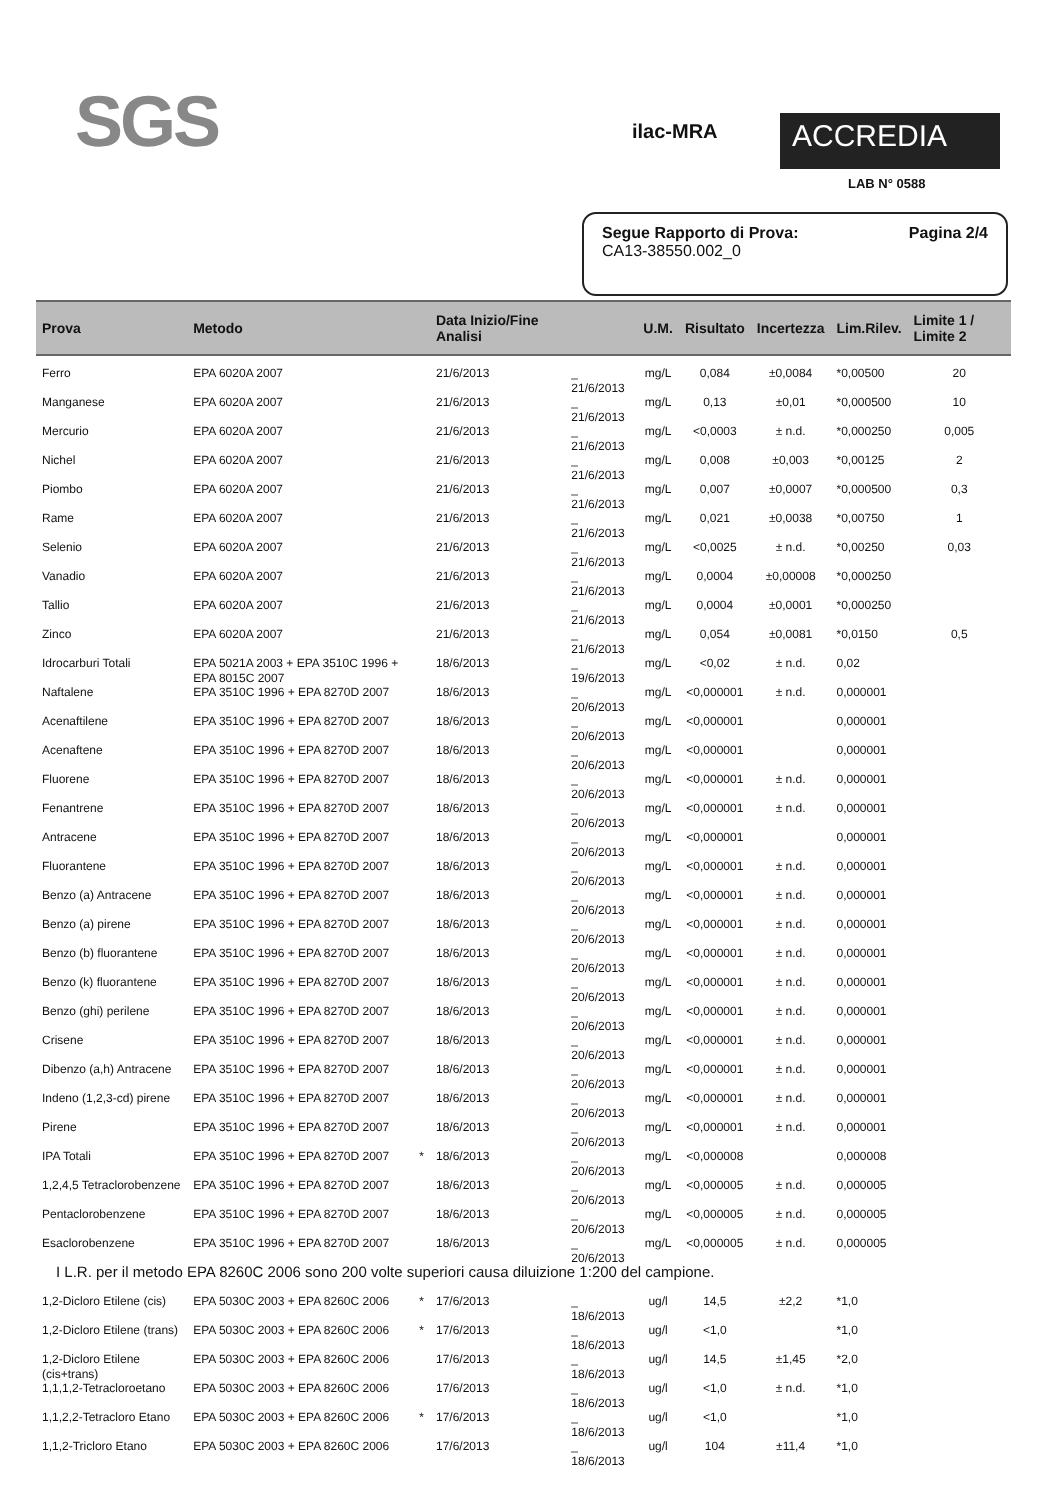SGS ilac-MRA ACCREDIA
LAB N° 0588
Segue Rapporto di Prova: Pagina 2/4
CA13-38550.002_0
| Prova | Metodo | | Data Inizio/Fine Analisi | | U.M. | Risultato | Incertezza | Lim.Rilev. | Limite 1 / Limite 2 |
| --- | --- | --- | --- | --- | --- | --- | --- | --- | --- |
| Ferro | EPA 6020A 2007 | | 21/6/2013 | _ 21/6/2013 | mg/L | 0,084 | ±0,0084 | *0,00500 | 20 |
| Manganese | EPA 6020A 2007 | | 21/6/2013 | _ 21/6/2013 | mg/L | 0,13 | ±0,01 | *0,000500 | 10 |
| Mercurio | EPA 6020A 2007 | | 21/6/2013 | _ 21/6/2013 | mg/L | <0,0003 | ± n.d. | *0,000250 | 0,005 |
| Nichel | EPA 6020A 2007 | | 21/6/2013 | _ 21/6/2013 | mg/L | 0,008 | ±0,003 | *0,00125 | 2 |
| Piombo | EPA 6020A 2007 | | 21/6/2013 | _ 21/6/2013 | mg/L | 0,007 | ±0,0007 | *0,000500 | 0,3 |
| Rame | EPA 6020A 2007 | | 21/6/2013 | _ 21/6/2013 | mg/L | 0,021 | ±0,0038 | *0,00750 | 1 |
| Selenio | EPA 6020A 2007 | | 21/6/2013 | _ 21/6/2013 | mg/L | <0,0025 | ± n.d. | *0,00250 | 0,03 |
| Vanadio | EPA 6020A 2007 | | 21/6/2013 | _ 21/6/2013 | mg/L | 0,0004 | ±0,00008 | *0,000250 | |
| Tallio | EPA 6020A 2007 | | 21/6/2013 | _ 21/6/2013 | mg/L | 0,0004 | ±0,0001 | *0,000250 | |
| Zinco | EPA 6020A 2007 | | 21/6/2013 | _ 21/6/2013 | mg/L | 0,054 | ±0,0081 | *0,0150 | 0,5 |
| Idrocarburi Totali | EPA 5021A 2003 + EPA 3510C 1996 + EPA 8015C 2007 | | 18/6/2013 | _ 19/6/2013 | mg/L | <0,02 | ± n.d. | 0,02 | |
| Naftalene | EPA 3510C 1996 + EPA 8270D 2007 | | 18/6/2013 | _ 20/6/2013 | mg/L | <0,000001 | ± n.d. | 0,000001 | |
| Acenaftilene | EPA 3510C 1996 + EPA 8270D 2007 | | 18/6/2013 | _ 20/6/2013 | mg/L | <0,000001 | | 0,000001 | |
| Acenaftene | EPA 3510C 1996 + EPA 8270D 2007 | | 18/6/2013 | _ 20/6/2013 | mg/L | <0,000001 | | 0,000001 | |
| Fluorene | EPA 3510C 1996 + EPA 8270D 2007 | | 18/6/2013 | _ 20/6/2013 | mg/L | <0,000001 | ± n.d. | 0,000001 | |
| Fenantrene | EPA 3510C 1996 + EPA 8270D 2007 | | 18/6/2013 | _ 20/6/2013 | mg/L | <0,000001 | ± n.d. | 0,000001 | |
| Antracene | EPA 3510C 1996 + EPA 8270D 2007 | | 18/6/2013 | _ 20/6/2013 | mg/L | <0,000001 | | 0,000001 | |
| Fluorantene | EPA 3510C 1996 + EPA 8270D 2007 | | 18/6/2013 | _ 20/6/2013 | mg/L | <0,000001 | ± n.d. | 0,000001 | |
| Benzo (a) Antracene | EPA 3510C 1996 + EPA 8270D 2007 | | 18/6/2013 | _ 20/6/2013 | mg/L | <0,000001 | ± n.d. | 0,000001 | |
| Benzo (a) pirene | EPA 3510C 1996 + EPA 8270D 2007 | | 18/6/2013 | _ 20/6/2013 | mg/L | <0,000001 | ± n.d. | 0,000001 | |
| Benzo (b) fluorantene | EPA 3510C 1996 + EPA 8270D 2007 | | 18/6/2013 | _ 20/6/2013 | mg/L | <0,000001 | ± n.d. | 0,000001 | |
| Benzo (k) fluorantene | EPA 3510C 1996 + EPA 8270D 2007 | | 18/6/2013 | _ 20/6/2013 | mg/L | <0,000001 | ± n.d. | 0,000001 | |
| Benzo (ghi) perilene | EPA 3510C 1996 + EPA 8270D 2007 | | 18/6/2013 | _ 20/6/2013 | mg/L | <0,000001 | ± n.d. | 0,000001 | |
| Crisene | EPA 3510C 1996 + EPA 8270D 2007 | | 18/6/2013 | _ 20/6/2013 | mg/L | <0,000001 | ± n.d. | 0,000001 | |
| Dibenzo (a,h) Antracene | EPA 3510C 1996 + EPA 8270D 2007 | | 18/6/2013 | _ 20/6/2013 | mg/L | <0,000001 | ± n.d. | 0,000001 | |
| Indeno (1,2,3-cd) pirene | EPA 3510C 1996 + EPA 8270D 2007 | | 18/6/2013 | _ 20/6/2013 | mg/L | <0,000001 | ± n.d. | 0,000001 | |
| Pirene | EPA 3510C 1996 + EPA 8270D 2007 | | 18/6/2013 | _ 20/6/2013 | mg/L | <0,000001 | ± n.d. | 0,000001 | |
| IPA Totali | EPA 3510C 1996 + EPA 8270D 2007 | * | 18/6/2013 | _ 20/6/2013 | mg/L | <0,000008 | | 0,000008 | |
| 1,2,4,5 Tetraclorobenzene | EPA 3510C 1996 + EPA 8270D 2007 | | 18/6/2013 | _ 20/6/2013 | mg/L | <0,000005 | ± n.d. | 0,000005 | |
| Pentaclorobenzene | EPA 3510C 1996 + EPA 8270D 2007 | | 18/6/2013 | _ 20/6/2013 | mg/L | <0,000005 | ± n.d. | 0,000005 | |
| Esaclorobenzene | EPA 3510C 1996 + EPA 8270D 2007 | | 18/6/2013 | _ 20/6/2013 | mg/L | <0,000005 | ± n.d. | 0,000005 | |
| I L.R. per il metodo EPA 8260C 2006 sono 200 volte superiori causa diluizione 1:200 del campione. | | | | | | | | | |
| 1,2-Dicloro Etilene (cis) | EPA 5030C 2003 + EPA 8260C 2006 | * | 17/6/2013 | _ 18/6/2013 | ug/l | 14,5 | ±2,2 | *1,0 | |
| 1,2-Dicloro Etilene (trans) | EPA 5030C 2003 + EPA 8260C 2006 | * | 17/6/2013 | _ 18/6/2013 | ug/l | <1,0 | | *1,0 | |
| 1,2-Dicloro Etilene (cis+trans) | EPA 5030C 2003 + EPA 8260C 2006 | | 17/6/2013 | _ 18/6/2013 | ug/l | 14,5 | ±1,45 | *2,0 | |
| 1,1,1,2-Tetracloroetano | EPA 5030C 2003 + EPA 8260C 2006 | | 17/6/2013 | _ 18/6/2013 | ug/l | <1,0 | ± n.d. | *1,0 | |
| 1,1,2,2-Tetracloro Etano | EPA 5030C 2003 + EPA 8260C 2006 | * | 17/6/2013 | _ 18/6/2013 | ug/l | <1,0 | | *1,0 | |
| 1,1,2-Tricloro Etano | EPA 5030C 2003 + EPA 8260C 2006 | | 17/6/2013 | _ 18/6/2013 | ug/l | 104 | ±11,4 | *1,0 | |